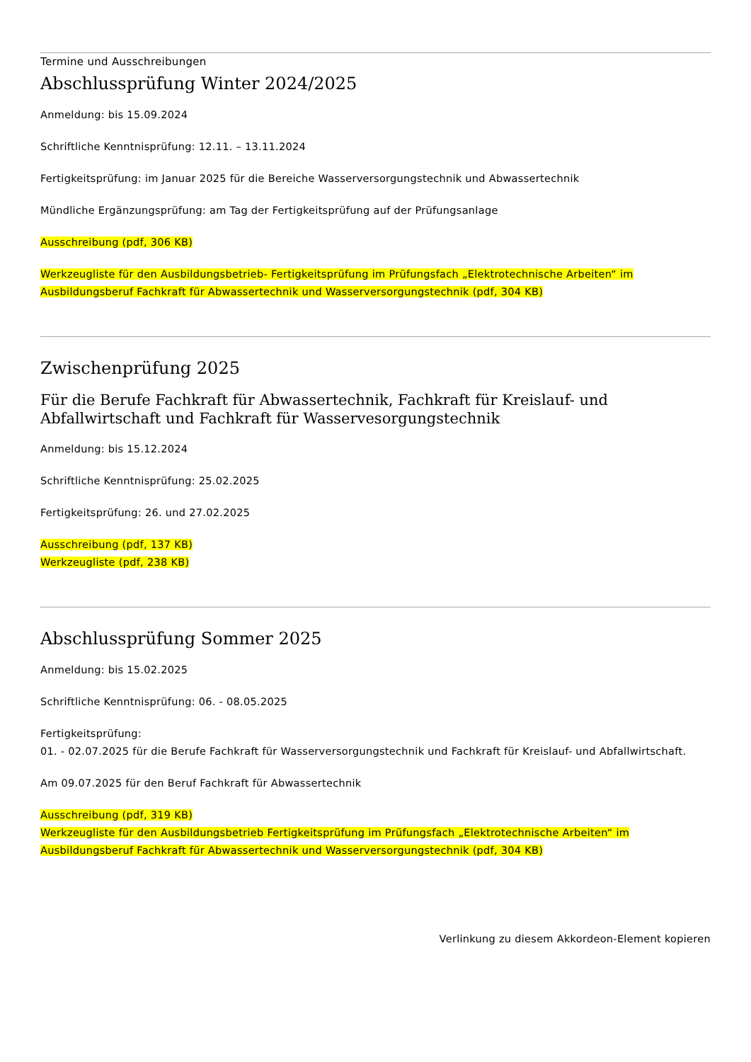Termine und Ausschreibungen
Abschlussprüfung Winter 2024/2025
Anmeldung: bis 15.09.2024
Schriftliche Kenntnisprüfung: 12.11. – 13.11.2024
Fertigkeitsprüfung: im Januar 2025 für die Bereiche Wasserversorgungstechnik und Abwassertechnik
Mündliche Ergänzungsprüfung: am Tag der Fertigkeitsprüfung auf der Prüfungsanlage
Ausschreibung (pdf, 306 KB)
Werkzeugliste für den Ausbildungsbetrieb- Fertigkeitsprüfung im Prüfungsfach „Elektrotechnische Arbeiten“ im Ausbildungsberuf Fachkraft für Abwassertechnik und Wasserversorgungstechnik (pdf, 304 KB)
Zwischenprüfung 2025
Für die Berufe Fachkraft für Abwassertechnik, Fachkraft für Kreislauf- und
Abfallwirtschaft und Fachkraft für Wasservesorgungstechnik
Anmeldung: bis 15.12.2024
Schriftliche Kenntnisprüfung: 25.02.2025
Fertigkeitsprüfung: 26. und 27.02.2025
Ausschreibung (pdf, 137 KB)
Werkzeugliste (pdf, 238 KB)
Abschlussprüfung Sommer 2025
Anmeldung: bis 15.02.2025
Schriftliche Kenntnisprüfung: 06. - 08.05.2025
Fertigkeitsprüfung:
01. - 02.07.2025 für die Berufe Fachkraft für Wasserversorgungstechnik und Fachkraft für Kreislauf- und Abfallwirtschaft.
Am 09.07.2025 für den Beruf Fachkraft für Abwassertechnik
Ausschreibung (pdf, 319 KB)
Werkzeugliste für den Ausbildungsbetrieb Fertigkeitsprüfung im Prüfungsfach „Elektrotechnische Arbeiten“ im Ausbildungsberuf Fachkraft für Abwassertechnik und Wasserversorgungstechnik (pdf, 304 KB)
Verlinkung zu diesem Akkordeon-Element kopieren